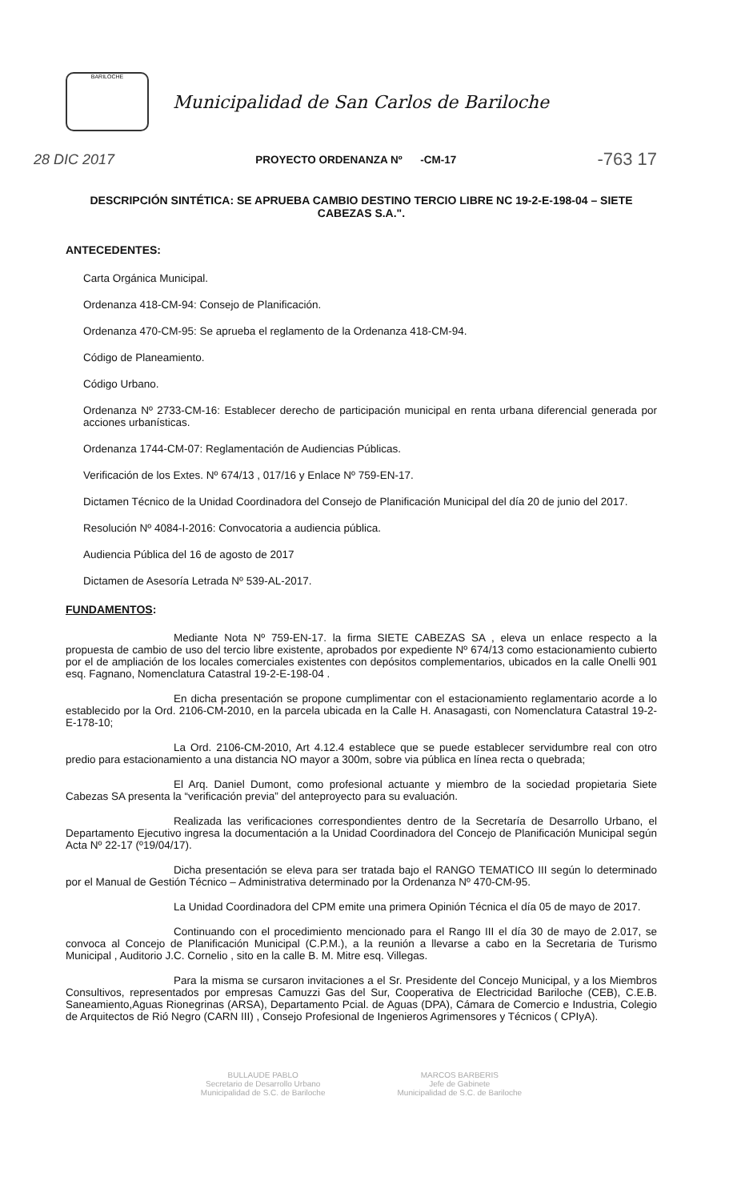BARILOCHE
Municipalidad de San Carlos de Bariloche
28 DIC 2017 PROYECTO ORDENANZA Nº -CM-17 -763 17
DESCRIPCIÓN SINTÉTICA: SE APRUEBA CAMBIO DESTINO TERCIO LIBRE NC 19-2-E-198-04 – SIETE CABEZAS S.A.".
ANTECEDENTES:
Carta Orgánica Municipal.
Ordenanza 418-CM-94: Consejo de Planificación.
Ordenanza 470-CM-95: Se aprueba el reglamento de la Ordenanza 418-CM-94.
Código de Planeamiento.
Código Urbano.
Ordenanza Nº 2733-CM-16: Establecer derecho de participación municipal en renta urbana diferencial generada por acciones urbanísticas.
Ordenanza 1744-CM-07: Reglamentación de Audiencias Públicas.
Verificación de los Extes. Nº 674/13 , 017/16 y Enlace Nº 759-EN-17.
Dictamen Técnico de la Unidad Coordinadora del Consejo de Planificación Municipal del día 20 de junio del 2017.
Resolución Nº 4084-I-2016: Convocatoria a audiencia pública.
Audiencia Pública del 16 de agosto de 2017
Dictamen de Asesoría Letrada Nº 539-AL-2017.
FUNDAMENTOS:
Mediante Nota Nº 759-EN-17. la firma SIETE CABEZAS SA , eleva un enlace respecto a la propuesta de cambio de uso del tercio libre existente, aprobados por expediente Nº 674/13 como estacionamiento cubierto por el de ampliación de los locales comerciales existentes con depósitos complementarios, ubicados en la calle Onelli 901 esq. Fagnano, Nomenclatura Catastral 19-2-E-198-04 .
En dicha presentación se propone cumplimentar con el estacionamiento reglamentario acorde a lo establecido por la Ord. 2106-CM-2010, en la parcela ubicada en la Calle H. Anasagasti, con Nomenclatura Catastral 19-2-E-178-10;
La Ord. 2106-CM-2010, Art 4.12.4 establece que se puede establecer servidumbre real con otro predio para estacionamiento a una distancia NO mayor a 300m, sobre via pública en línea recta o quebrada;
El Arq. Daniel Dumont, como profesional actuante y miembro de la sociedad propietaria Siete Cabezas SA presenta la “verificación previa” del anteproyecto para su evaluación.
Realizada las verificaciones correspondientes dentro de la Secretaría de Desarrollo Urbano, el Departamento Ejecutivo ingresa la documentación a la Unidad Coordinadora del Concejo de Planificación Municipal según Acta Nº 22-17 (º19/04/17).
Dicha presentación se eleva para ser tratada bajo el RANGO TEMATICO III según lo determinado por el Manual de Gestión Técnico – Administrativa determinado por la Ordenanza Nº 470-CM-95.
La Unidad Coordinadora del CPM emite una primera Opinión Técnica el día 05 de mayo de 2017.
Continuando con el procedimiento mencionado para el Rango III el día 30 de mayo de 2.017, se convoca al Concejo de Planificación Municipal (C.P.M.), a la reunión a llevarse a cabo en la Secretaria de Turismo Municipal , Auditorio J.C. Cornelio , sito en la calle B. M. Mitre esq. Villegas.
Para la misma se cursaron invitaciones a el Sr. Presidente del Concejo Municipal, y a los Miembros Consultivos, representados por empresas Camuzzi Gas del Sur, Cooperativa de Electricidad Bariloche (CEB), C.E.B. Saneamiento,Aguas Rionegrinas (ARSA), Departamento Pcial. de Aguas (DPA), Cámara de Comercio e Industria, Colegio de Arquitectos de Rió Negro (CARN III) , Consejo Profesional de Ingenieros Agrimensores y Técnicos ( CPIyA).
BULLAUDE PABLO
Secretario de Desarrollo Urbano
Municipalidad de S.C. de Bariloche
MARCOS BARBERIS
Jefe de Gabinete
Municipalidad de S.C. de Bariloche